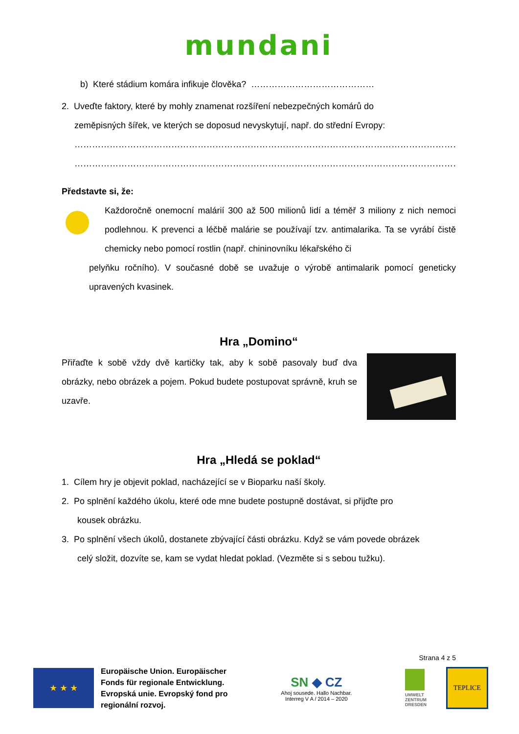mundani
b) Které stádium komára infikuje člověka? ……………………………………
2. Uveďte faktory, které by mohly znamenat rozšíření nebezpečných komárů do
zeměpisných šířek, ve kterých se doposud nevyskytují, např. do střední Evropy:
…………………………………………………………………………………………………………………………………………………………
…………………………………………………………………………………………………………………………………………………………
Představte si, že:
Každoročně onemocní malárií 300 až 500 milionů lidí a téměř 3 miliony z nich nemoci podlehnou. K prevenci a léčbě malárie se používají tzv. antimalarika. Ta se vyrábí čistě chemicky nebo pomocí rostlin (např. chininovníku lékařského či
pelyňku ročního). V současné době se uvažuje o výrobě antimalarik pomocí geneticky upravených kvasinek.
Hra „Domino“
Přiřaďte k sobě vždy dvě kartičky tak, aby k sobě pasovaly buď dva obrázky, nebo obrázek a pojem. Pokud budete postupovat správně, kruh se uzavře.
Hra „Hledá se poklad“
1. Cílem hry je objevit poklad, nacházející se v Bioparku naší školy.
2. Po splnění každého úkolu, které ode mne budete postupně dostávat, si přijďte pro
kousek obrázku.
3. Po splnění všech úkolů, dostanete zbývající části obrázku. Když se vám povede obrázek
celý složit, dozvíte se, kam se vydat hledat poklad. (Vezměte si s sebou tužku).
Strana 4 z 5
★ ★ ★
Europäische Union. Europäischer
Fonds für regionale Entwicklung.
Evropská unie. Evropský fond pro
regionální rozvoj.
SN ◆ CZ
Ahoj sousede. Hallo Nachbar.
Interreg V A / 2014 – 2020
UMWELT
ZENTRUM
DRESDEN
TEPLICE